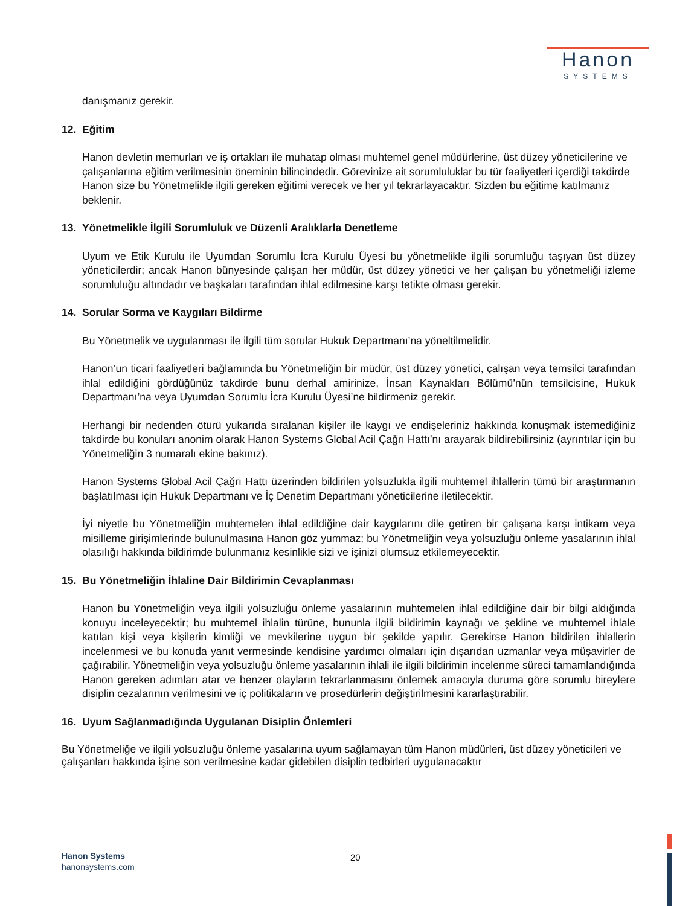Hanon
SYSTEMS
danışmanız gerekir.
12. Eğitim
Hanon devletin memurları ve iş ortakları ile muhatap olması muhtemel genel müdürlerine, üst düzey yöneticilerine ve çalışanlarına eğitim verilmesinin öneminin bilincindedir. Görevinize ait sorumluluklar bu tür faaliyetleri içerdiği takdirde Hanon size bu Yönetmelikle ilgili gereken eğitimi verecek ve her yıl tekrarlayacaktır. Sizden bu eğitime katılmanız beklenir.
13. Yönetmelikle İlgili Sorumluluk ve Düzenli Aralıklarla Denetleme
Uyum ve Etik Kurulu ile Uyumdan Sorumlu İcra Kurulu Üyesi bu yönetmelikle ilgili sorumluğu taşıyan üst düzey yöneticilerdir; ancak Hanon bünyesinde çalışan her müdür, üst düzey yönetici ve her çalışan bu yönetmeliği izleme sorumluluğu altındadır ve başkaları tarafından ihlal edilmesine karşı tetikte olması gerekir.
14. Sorular Sorma ve Kaygıları Bildirme
Bu Yönetmelik ve uygulanması ile ilgili tüm sorular Hukuk Departmanı’na yöneltilmelidir.
Hanon’un ticari faaliyetleri bağlamında bu Yönetmeliğin bir müdür, üst düzey yönetici, çalışan veya temsilci tarafından ihlal edildiğini gördüğünüz takdirde bunu derhal amirinize, İnsan Kaynakları Bölümü’nün temsilcisine, Hukuk Departmanı’na veya Uyumdan Sorumlu İcra Kurulu Üyesi’ne bildirmeniz gerekir.
Herhangi bir nedenden ötürü yukarıda sıralanan kişiler ile kaygı ve endişeleriniz hakkında konuşmak istemediğiniz takdirde bu konuları anonim olarak Hanon Systems Global Acil Çağrı Hattı’nı arayarak bildirebilirsiniz (ayrıntılar için bu Yönetmeliğin 3 numaralı ekine bakınız).
Hanon Systems Global Acil Çağrı Hattı üzerinden bildirilen yolsuzlukla ilgili muhtemel ihlallerin tümü bir araştırmanın başlatılması için Hukuk Departmanı ve İç Denetim Departmanı yöneticilerine iletilecektir.
İyi niyetle bu Yönetmeliğin muhtemelen ihlal edildiğine dair kaygılarını dile getiren bir çalışana karşı intikam veya misilleme girişimlerinde bulunulmasına Hanon göz yummaz; bu Yönetmeliğin veya yolsuzluğu önleme yasalarının ihlal olasılığı hakkında bildirimde bulunmanız kesinlikle sizi ve işinizi olumsuz etkilemeyecektir.
15. Bu Yönetmeliğin İhlaline Dair Bildirimin Cevaplanması
Hanon bu Yönetmeliğin veya ilgili yolsuzluğu önleme yasalarının muhtemelen ihlal edildiğine dair bir bilgi aldığında konuyu inceleyecektir; bu muhtemel ihlalin türüne, bununla ilgili bildirimin kaynağı ve şekline ve muhtemel ihlale katılan kişi veya kişilerin kimliği ve mevkilerine uygun bir şekilde yapılır. Gerekirse Hanon bildirilen ihlallerin incelenmesi ve bu konuda yanıt vermesinde kendisine yardımcı olmaları için dışarıdan uzmanlar veya müşavirler de çağırabilir. Yönetmeliğin veya yolsuzluğu önleme yasalarının ihlali ile ilgili bildirimin incelenme süreci tamamlandığında Hanon gereken adımları atar ve benzer olayların tekrarlanmasını önlemek amacıyla duruma göre sorumlu bireylere disiplin cezalarının verilmesini ve iç politikaların ve prosedürlerin değiştirilmesini kararlaştırabilir.
16. Uyum Sağlanmadığında Uygulanan Disiplin Önlemleri
Bu Yönetmeliğe ve ilgili yolsuzluğu önleme yasalarına uyum sağlamayan tüm Hanon müdürleri, üst düzey yöneticileri ve çalışanları hakkında işine son verilmesine kadar gidebilen disiplin tedbirleri uygulanacaktır
Hanon Systems
hanonsystems.com
20